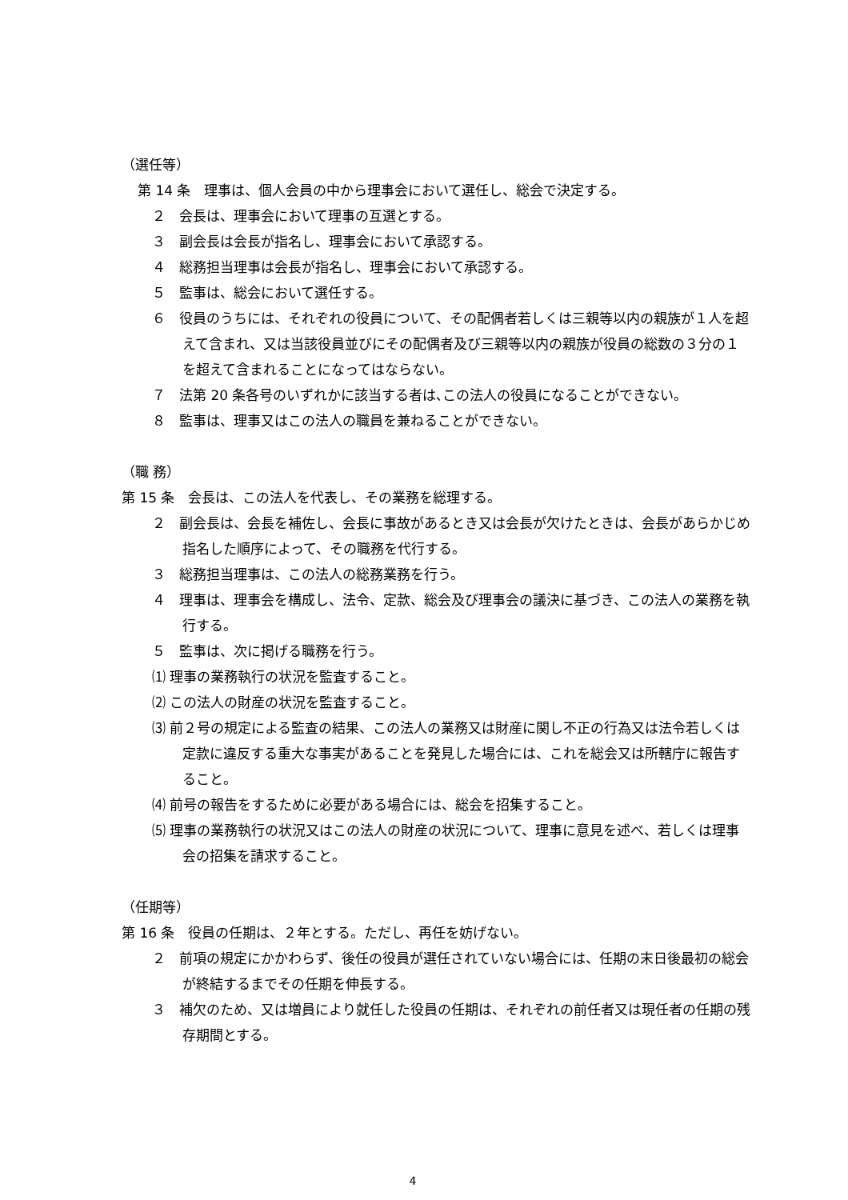（選任等）
第 14 条　理事は、個人会員の中から理事会において選任し、総会で決定する。
２　会長は、理事会において理事の互選とする。
３　副会長は会長が指名し、理事会において承認する。
４　総務担当理事は会長が指名し、理事会において承認する。
５　監事は、総会において選任する。
６　役員のうちには、それぞれの役員について、その配偶者若しくは三親等以内の親族が１人を超えて含まれ、又は当該役員並びにその配偶者及び三親等以内の親族が役員の総数の３分の１を超えて含まれることになってはならない。
７　法第 20 条各号のいずれかに該当する者は､この法人の役員になることができない。
８　監事は、理事又はこの法人の職員を兼ねることができない。
（職 務）
第 15 条　会長は、この法人を代表し、その業務を総理する。
２　副会長は、会長を補佐し、会長に事故があるとき又は会長が欠けたときは、会長があらかじめ指名した順序によって、その職務を代行する。
３　総務担当理事は、この法人の総務業務を行う。
４　理事は、理事会を構成し、法令、定款、総会及び理事会の議決に基づき、この法人の業務を執行する。
５　監事は、次に掲げる職務を行う。
⑴ 理事の業務執行の状況を監査すること。
⑵ この法人の財産の状況を監査すること。
⑶ 前２号の規定による監査の結果、この法人の業務又は財産に関し不正の行為又は法令若しくは定款に違反する重大な事実があることを発見した場合には、これを総会又は所轄庁に報告すること。
⑷ 前号の報告をするために必要がある場合には、総会を招集すること。
⑸ 理事の業務執行の状況又はこの法人の財産の状況について、理事に意見を述べ、若しくは理事会の招集を請求すること。
（任期等）
第 16 条　役員の任期は、２年とする。ただし、再任を妨げない。
２　前項の規定にかかわらず、後任の役員が選任されていない場合には、任期の末日後最初の総会が終結するまでその任期を伸長する。
３　補欠のため、又は増員により就任した役員の任期は、それぞれの前任者又は現任者の任期の残存期間とする。
4